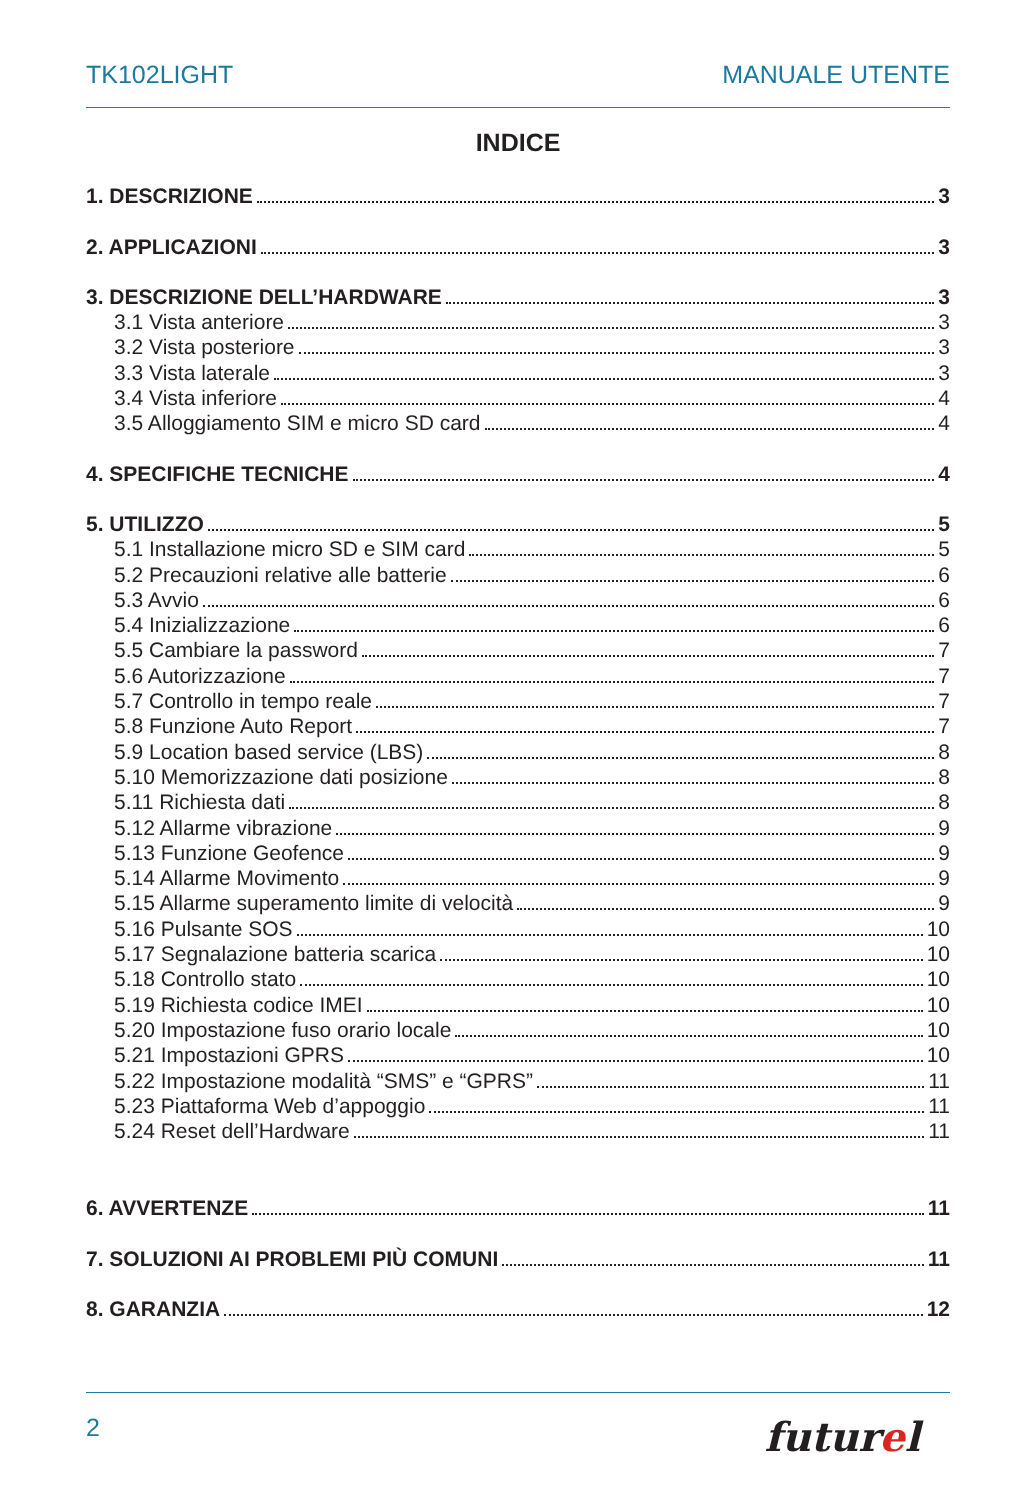TK102LIGHT MANUALE UTENTE
INDICE
1. DESCRIZIONE 3
2. APPLICAZIONI 3
3. DESCRIZIONE DELL’HARDWARE 3
3.1 Vista anteriore 3
3.2 Vista posteriore 3
3.3 Vista laterale 3
3.4 Vista inferiore 4
3.5 Alloggiamento SIM e micro SD card 4
4. SPECIFICHE TECNICHE 4
5. UTILIZZO 5
5.1 Installazione micro SD e SIM card 5
5.2 Precauzioni relative alle batterie 6
5.3 Avvio 6
5.4 Inizializzazione 6
5.5 Cambiare la password 7
5.6 Autorizzazione 7
5.7 Controllo in tempo reale 7
5.8 Funzione Auto Report 7
5.9 Location based service (LBS) 8
5.10 Memorizzazione dati posizione 8
5.11 Richiesta dati 8
5.12 Allarme vibrazione 9
5.13 Funzione Geofence 9
5.14 Allarme Movimento 9
5.15 Allarme superamento limite di velocità 9
5.16 Pulsante SOS 10
5.17 Segnalazione batteria scarica 10
5.18 Controllo stato 10
5.19 Richiesta codice IMEI 10
5.20 Impostazione fuso orario locale 10
5.21 Impostazioni GPRS 10
5.22 Impostazione modalità “SMS” e “GPRS” 11
5.23 Piattaforma Web d’appoggio 11
5.24 Reset dell’Hardware 11
6. AVVERTENZE 11
7. SOLUZIONI AI PROBLEMI PIÙ COMUNI 11
8. GARANZIA 12
2 futurel